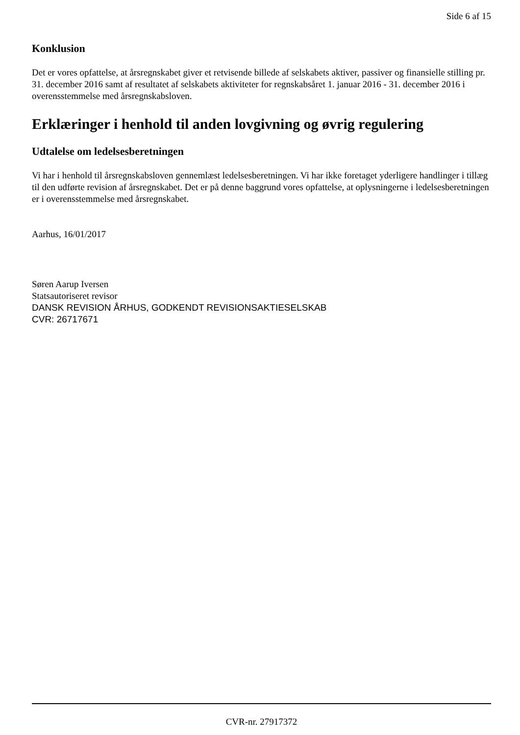Side 6 af 15
Konklusion
Det er vores opfattelse, at årsregnskabet giver et retvisende billede af selskabets aktiver, passiver og finansielle stilling pr. 31. december 2016 samt af resultatet af selskabets aktiviteter for regnskabsåret 1. januar 2016 - 31. december 2016 i overensstemmelse med årsregnskabsloven.
Erklæringer i henhold til anden lovgivning og øvrig regulering
Udtalelse om ledelsesberetningen
Vi har i henhold til årsregnskabsloven gennemlæst ledelsesberetningen. Vi har ikke foretaget yderligere handlinger i tillæg til den udførte revision af årsregnskabet. Det er på denne baggrund vores opfattelse, at oplysningerne i ledelsesberetningen er i overensstemmelse med årsregnskabet.
Aarhus, 16/01/2017
Søren Aarup Iversen
Statsautoriseret revisor
DANSK REVISION ÅRHUS, GODKENDT REVISIONSAKTIESELSKAB
CVR: 26717671
CVR-nr. 27917372